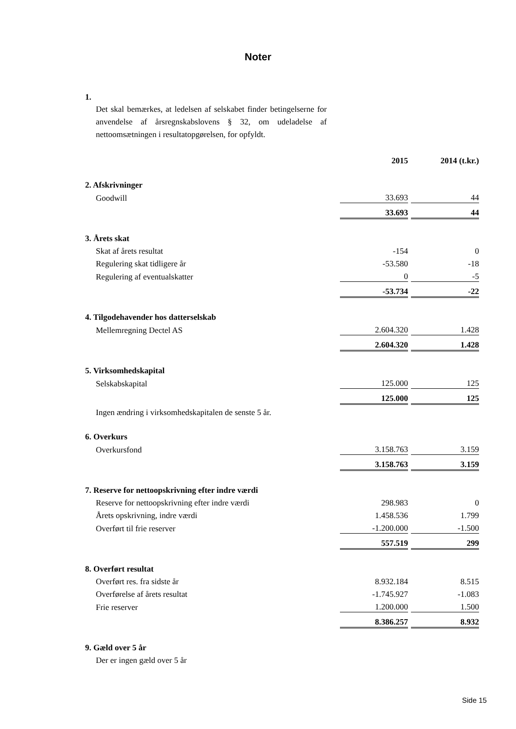Noter
1.
Det skal bemærkes, at ledelsen af selskabet finder betingelserne for anvendelse af årsregnskabslovens § 32, om udeladelse af nettoomsætningen i resultatopgørelsen, for opfyldt.
| | | 2015 | | 2014 (t.kr.) |
| 2. Afskrivninger | | | | |
| | Goodwill | 33.693 | | 44 |
| | | 33.693 | | 44 |
| 3. Årets skat | | | | |
| | Skat af årets resultat | -154 | | 0 |
| | Regulering skat tidligere år | -53.580 | | -18 |
| | Regulering af eventualskatter | 0 | | -5 |
| | | -53.734 | | -22 |
| 4. Tilgodehavender hos datterselskab | | | | |
| | Mellemregning Dectel AS | 2.604.320 | | 1.428 |
| | | 2.604.320 | | 1.428 |
| 5. Virksomhedskapital | | | | |
| | Selskabskapital | 125.000 | | 125 |
| | | 125.000 | | 125 |
| | Ingen ændring i virksomhedskapitalen de senste 5 år. | | | |
| 6. Overkurs | | | | |
| | Overkursfond | 3.158.763 | | 3.159 |
| | | 3.158.763 | | 3.159 |
| 7. Reserve for nettoopskrivning efter indre værdi | | | | |
| | Reserve for nettoopskrivning efter indre værdi | 298.983 | | 0 |
| | Årets opskrivning, indre værdi | 1.458.536 | | 1.799 |
| | Overført til frie reserver | -1.200.000 | | -1.500 |
| | | 557.519 | | 299 |
| 8. Overført resultat | | | | |
| | Overført res. fra sidste år | 8.932.184 | | 8.515 |
| | Overførelse af årets resultat | -1.745.927 | | -1.083 |
| | Frie reserver | 1.200.000 | | 1.500 |
| | | 8.386.257 | | 8.932 |
| 9. Gæld over 5 år | | | | |
| | Der er ingen gæld over 5 år | | | |
Side 15